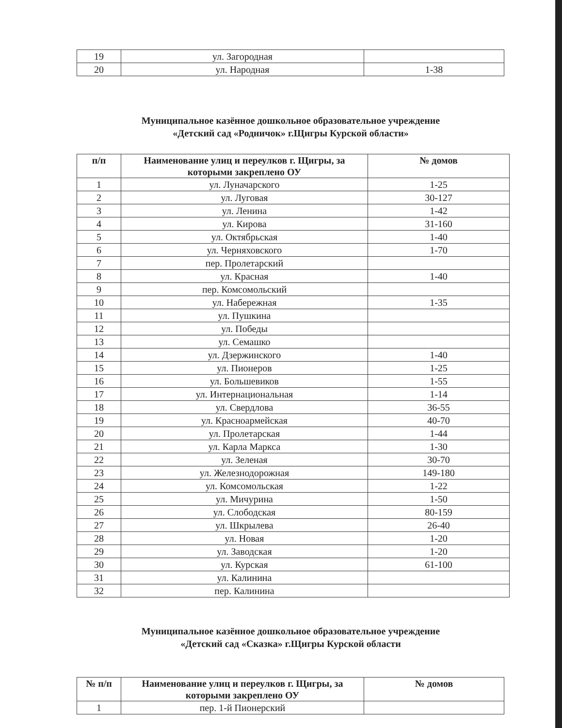| 19 | ул. Загородная | |
| 20 | ул. Народная | 1-38 |
Муниципальное казённое дошкольное образовательное учреждение
«Детский сад «Родничок» г.Щигры Курской области»
| п/п | Наименование улиц и переулков г. Щигры, за которыми закреплено ОУ | № домов |
| --- | --- | --- |
| 1 | ул. Луначарского | 1-25 |
| 2 | ул. Луговая | 30-127 |
| 3 | ул. Ленина | 1-42 |
| 4 | ул. Кирова | 31-160 |
| 5 | ул. Октябрьская | 1-40 |
| 6 | ул. Черняховского | 1-70 |
| 7 | пер. Пролетарский | |
| 8 | ул. Красная | 1-40 |
| 9 | пер. Комсомольский | |
| 10 | ул. Набережная | 1-35 |
| 11 | ул. Пушкина | |
| 12 | ул. Победы | |
| 13 | ул. Семашко | |
| 14 | ул. Дзержинского | 1-40 |
| 15 | ул. Пионеров | 1-25 |
| 16 | ул. Большевиков | 1-55 |
| 17 | ул. Интернациональная | 1-14 |
| 18 | ул. Свердлова | 36-55 |
| 19 | ул. Красноармейская | 40-70 |
| 20 | ул. Пролетарская | 1-44 |
| 21 | ул. Карла Маркса | 1-30 |
| 22 | ул. Зеленая | 30-70 |
| 23 | ул. Железнодорожная | 149-180 |
| 24 | ул. Комсомольская | 1-22 |
| 25 | ул. Мичурина | 1-50 |
| 26 | ул. Слободская | 80-159 |
| 27 | ул. Шкрылева | 26-40 |
| 28 | ул. Новая | 1-20 |
| 29 | ул. Заводская | 1-20 |
| 30 | ул. Курская | 61-100 |
| 31 | ул. Калинина | |
| 32 | пер. Калинина | |
Муниципальное казённое дошкольное образовательное учреждение
«Детский сад «Сказка» г.Щигры Курской области
| № п/п | Наименование улиц и переулков г. Щигры, за которыми закреплено ОУ | № домов |
| --- | --- | --- |
| 1 | пер. 1-й Пионерский | |